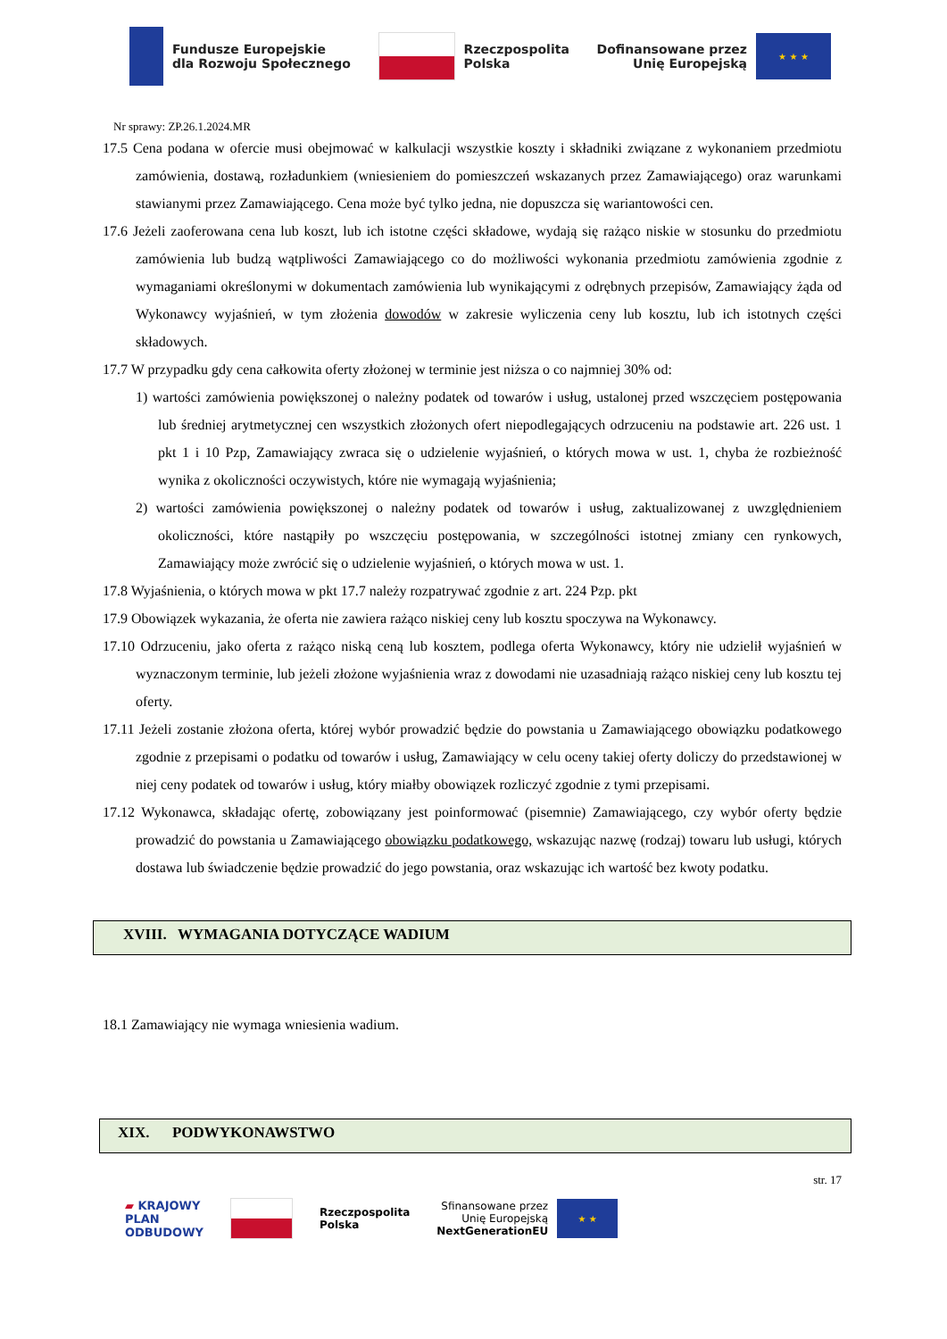Fundusze Europejskie
dla Rozwoju Społecznego
Rzeczpospolita
Polska
Dofinansowane przez
Unię Europejską
★ ★ ★
Nr sprawy: ZP.26.1.2024.MR
17.5 Cena podana w ofercie musi obejmować w kalkulacji wszystkie koszty i składniki związane z wykonaniem przedmiotu zamówienia, dostawą, rozładunkiem (wniesieniem do pomieszczeń wskazanych przez Zamawiającego) oraz warunkami stawianymi przez Zamawiającego. Cena może być tylko jedna, nie dopuszcza się wariantowości cen.
17.6 Jeżeli zaoferowana cena lub koszt, lub ich istotne części składowe, wydają się rażąco niskie w stosunku do przedmiotu zamówienia lub budzą wątpliwości Zamawiającego co do możliwości wykonania przedmiotu zamówienia zgodnie z wymaganiami określonymi w dokumentach zamówienia lub wynikającymi z odrębnych przepisów, Zamawiający żąda od Wykonawcy wyjaśnień, w tym złożenia dowodów w zakresie wyliczenia ceny lub kosztu, lub ich istotnych części składowych.
17.7 W przypadku gdy cena całkowita oferty złożonej w terminie jest niższa o co najmniej 30% od:
1) wartości zamówienia powiększonej o należny podatek od towarów i usług, ustalonej przed wszczęciem postępowania lub średniej arytmetycznej cen wszystkich złożonych ofert niepodlegających odrzuceniu na podstawie art. 226 ust. 1 pkt 1 i 10 Pzp, Zamawiający zwraca się o udzielenie wyjaśnień, o których mowa w ust. 1, chyba że rozbieżność wynika z okoliczności oczywistych, które nie wymagają wyjaśnienia;
2) wartości zamówienia powiększonej o należny podatek od towarów i usług, zaktualizowanej z uwzględnieniem okoliczności, które nastąpiły po wszczęciu postępowania, w szczególności istotnej zmiany cen rynkowych, Zamawiający może zwrócić się o udzielenie wyjaśnień, o których mowa w ust. 1.
17.8 Wyjaśnienia, o których mowa w pkt 17.7 należy rozpatrywać zgodnie z art. 224 Pzp. pkt
17.9 Obowiązek wykazania, że oferta nie zawiera rażąco niskiej ceny lub kosztu spoczywa na Wykonawcy.
17.10 Odrzuceniu, jako oferta z rażąco niską ceną lub kosztem, podlega oferta Wykonawcy, który nie udzielił wyjaśnień w wyznaczonym terminie, lub jeżeli złożone wyjaśnienia wraz z dowodami nie uzasadniają rażąco niskiej ceny lub kosztu tej oferty.
17.11 Jeżeli zostanie złożona oferta, której wybór prowadzić będzie do powstania u Zamawiającego obowiązku podatkowego zgodnie z przepisami o podatku od towarów i usług, Zamawiający w celu oceny takiej oferty doliczy do przedstawionej w niej ceny podatek od towarów i usług, który miałby obowiązek rozliczyć zgodnie z tymi przepisami.
17.12 Wykonawca, składając ofertę, zobowiązany jest poinformować (pisemnie) Zamawiającego, czy wybór oferty będzie prowadzić do powstania u Zamawiającego obowiązku podatkowego, wskazując nazwę (rodzaj) towaru lub usługi, których dostawa lub świadczenie będzie prowadzić do jego powstania, oraz wskazując ich wartość bez kwoty podatku.
XVIII. WYMAGANIA DOTYCZĄCE WADIUM
18.1 Zamawiający nie wymaga wniesienia wadium.
XIX. PODWYKONAWSTWO
str. 17
▰ KRAJOWY
PLAN
ODBUDOWY
Rzeczpospolita
Polska
Sfinansowane przez
Unię Europejską
NextGenerationEU
★ ★